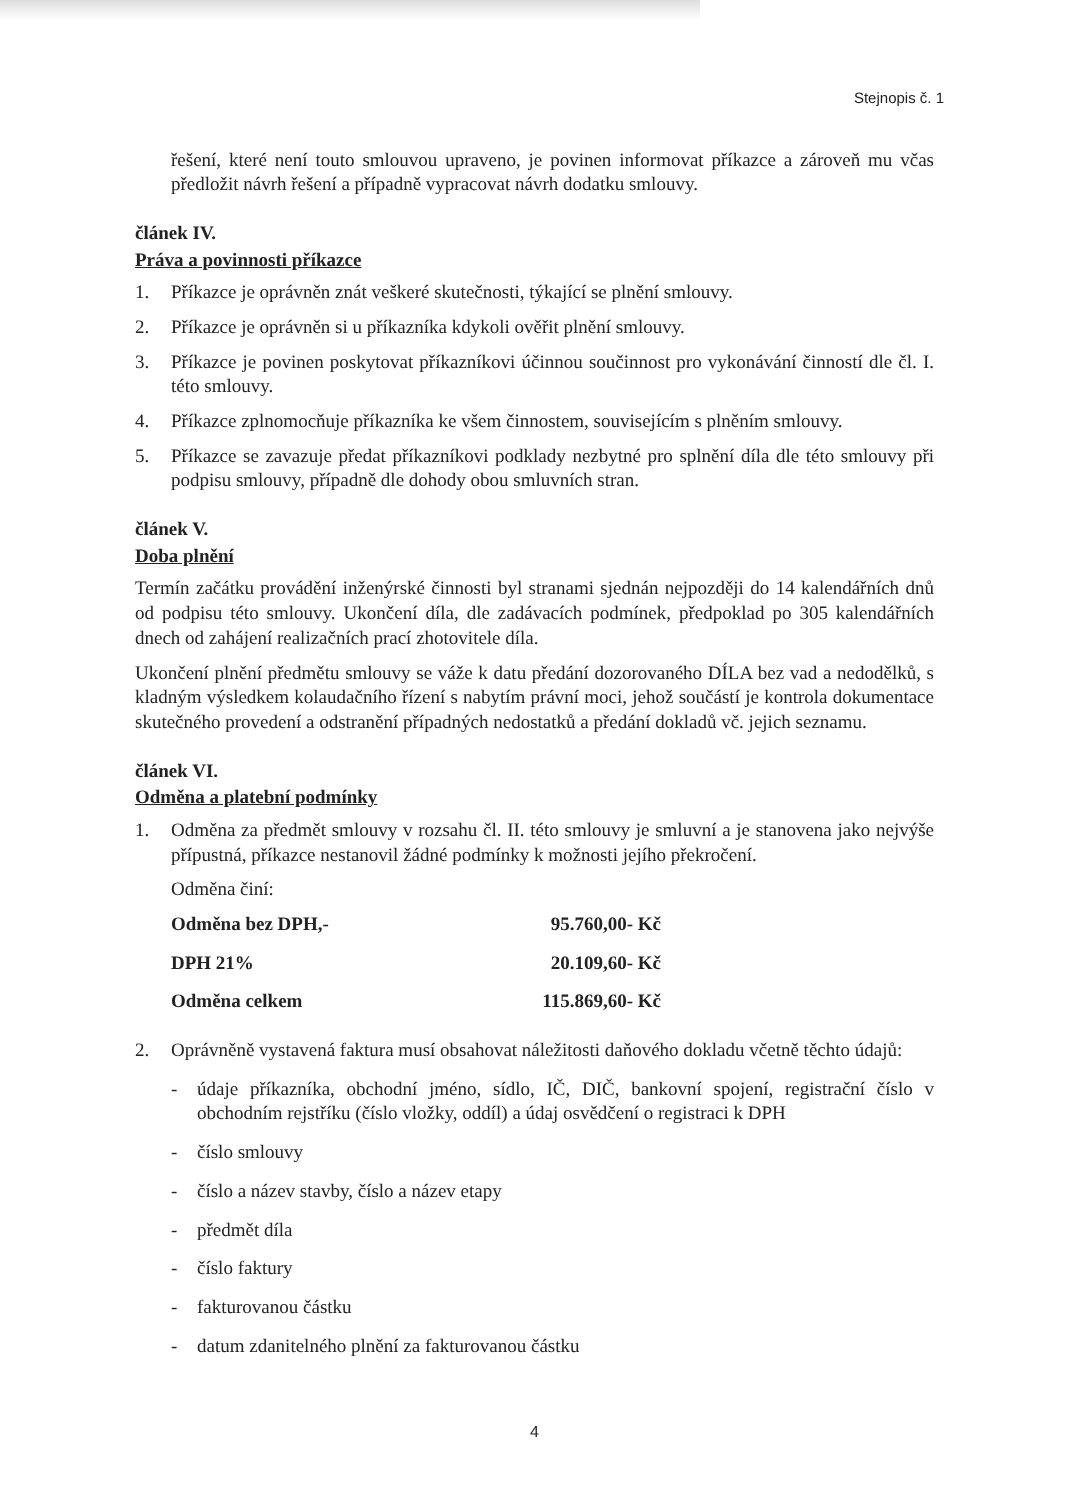Stejnopis č. 1
řešení, které není touto smlouvou upraveno, je povinen informovat příkazce a zároveň mu včas předložit návrh řešení a případně vypracovat návrh dodatku smlouvy.
článek IV.
Práva a povinnosti příkazce
1. Příkazce je oprávněn znát veškeré skutečnosti, týkající se plnění smlouvy.
2. Příkazce je oprávněn si u příkazníka kdykoli ověřit plnění smlouvy.
3. Příkazce je povinen poskytovat příkazníkovi účinnou součinnost pro vykonávání činností dle čl. I. této smlouvy.
4. Příkazce zplnomocňuje příkazníka ke všem činnostem, souvisejícím s plněním smlouvy.
5. Příkazce se zavazuje předat příkazníkovi podklady nezbytné pro splnění díla dle této smlouvy při podpisu smlouvy, případně dle dohody obou smluvních stran.
článek V.
Doba plnění
Termín začátku provádění inženýrské činnosti byl stranami sjednán nejpozději do 14 kalendářních dnů od podpisu této smlouvy. Ukončení díla, dle zadávacích podmínek, předpoklad po 305 kalendářních dnech od zahájení realizačních prací zhotovitele díla.
Ukončení plnění předmětu smlouvy se váže k datu předání dozorovaného DÍLA bez vad a nedodělků, s kladným výsledkem kolaudačního řízení s nabytím právní moci, jehož součástí je kontrola dokumentace skutečného provedení a odstranění případných nedostatků a předání dokladů vč. jejich seznamu.
článek VI.
Odměna a platební podmínky
1. Odměna za předmět smlouvy v rozsahu čl. II. této smlouvy je smluvní a je stanovena jako nejvýše přípustná, příkazce nestanovil žádné podmínky k možnosti jejího překročení.
Odměna činí:
Odměna bez DPH,- 95.760,00- Kč
DPH 21% 20.109,60- Kč
Odměna celkem 115.869,60- Kč
2. Oprávněně vystavená faktura musí obsahovat náležitosti daňového dokladu včetně těchto údajů:
- údaje příkazníka, obchodní jméno, sídlo, IČ, DIČ, bankovní spojení, registrační číslo v obchodním rejstříku (číslo vložky, oddíl) a údaj osvědčení o registraci k DPH
- číslo smlouvy
- číslo a název stavby, číslo a název etapy
- předmět díla
- číslo faktury
- fakturovanou částku
- datum zdanitelného plnění za fakturovanou částku
4